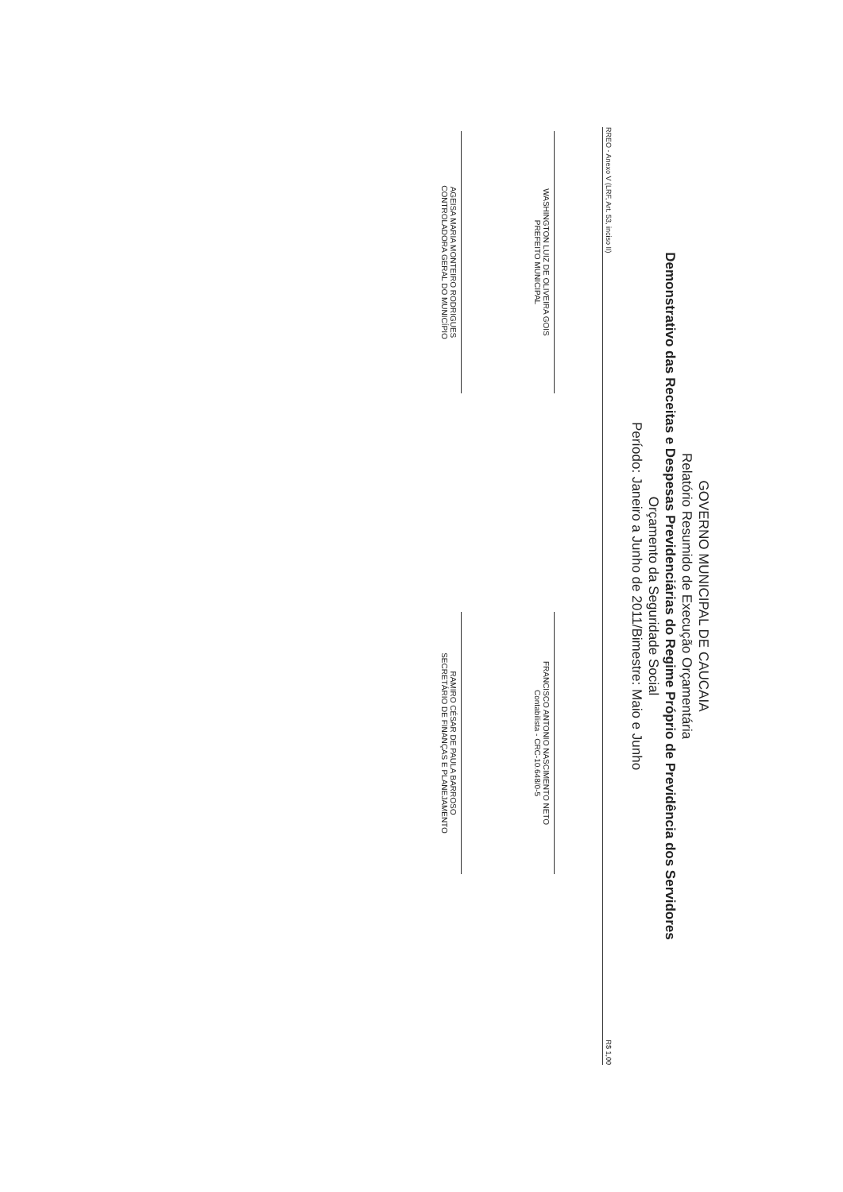GOVERNO MUNICIPAL DE CAUCAIA
Relatório Resumido de Execução Orçamentária
Demonstrativo das Receitas e Despesas Previdenciárias do Regime Próprio de Previdência dos Servidores
Orçamento da Seguridade Social
Período: Janeiro a Junho de 2011/Bimestre: Maio e Junho
RREO - Anexo V (LRF, Art. 53, inciso II) R$ 1,00
WASHINGTON LUIZ DE OLIVEIRA GOIS
PREFEITO MUNICIPAL
AGEISA MARIA MONTEIRO RODRIGUES
CONTROLADORA GERAL DO MUNICÍPIO
FRANCISCO ANTONIO NASCIMENTO NETO
Contabilista - CRC-10.648/0-5
RAMIRO CÉSAR DE PAULA BARROSO
SECRETÁRIO DE FINANÇAS E PLANEJAMENTO